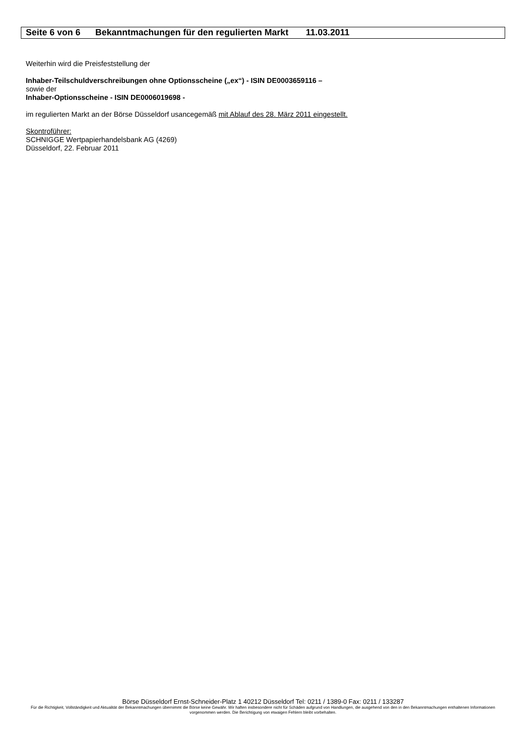Seite 6 von 6 Bekanntmachungen für den regulierten Markt 11.03.2011
Weiterhin wird die Preisfeststellung der
Inhaber-Teilschuldverschreibungen ohne Optionsscheine („ex“) - ISIN DE0003659116 –
sowie der
Inhaber-Optionsscheine - ISIN DE0006019698 -
im regulierten Markt an der Börse Düsseldorf usancegemäß mit Ablauf des 28. März 2011 eingestellt.
Skontroführer:
SCHNIGGE Wertpapierhandelsbank AG (4269)
Düsseldorf, 22. Februar 2011
Börse Düsseldorf Ernst-Schneider-Platz 1 40212 Düsseldorf Tel: 0211 / 1389-0 Fax: 0211 / 133287
Für die Richtigkeit, Vollständigkeit und Aktualität der Bekanntmachungen übernimmt die Börse keine Gewähr. Wir haften insbesondere nicht für Schäden aufgrund von Handlungen, die ausgehend von den in den Bekanntmachungen enthaltenen Informationen vorgenommen werden. Die Berichtigung von etwaigen Fehlern bleibt vorbehalten.